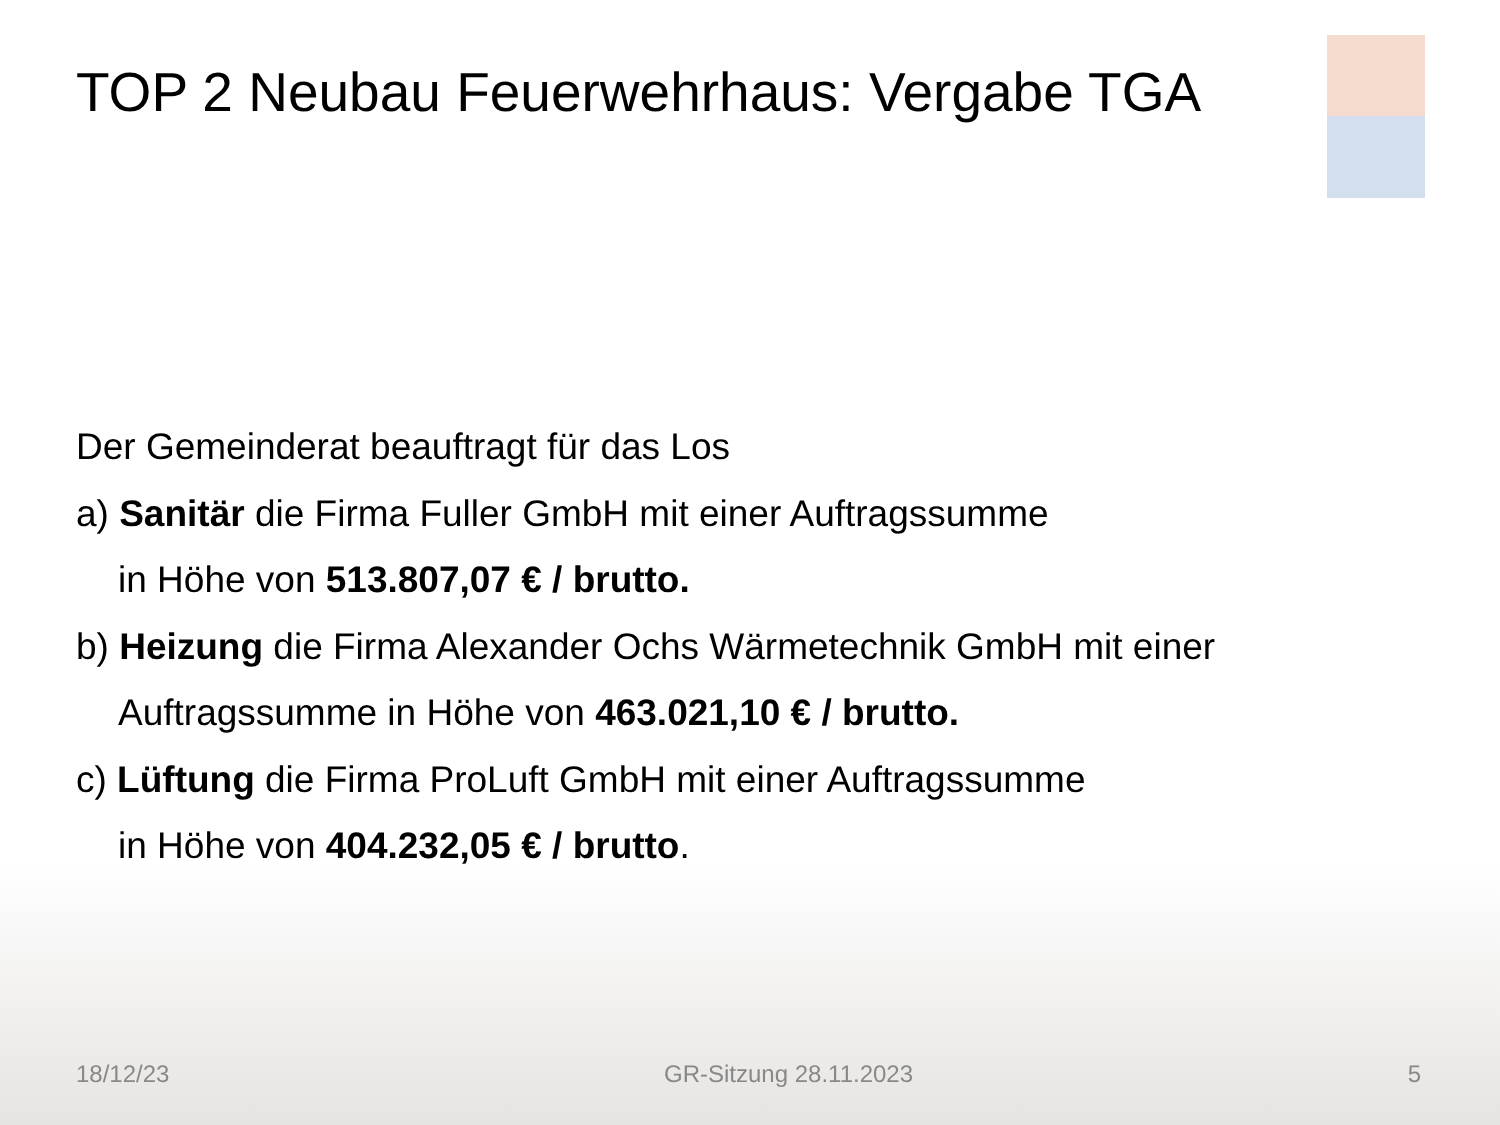TOP 2 Neubau Feuerwehrhaus: Vergabe TGA
Der Gemeinderat beauftragt für das Los
a) Sanitär die Firma Fuller GmbH mit einer Auftragssumme
in Höhe von 513.807,07 € / brutto.
b) Heizung die Firma Alexander Ochs Wärmetechnik GmbH mit einer
Auftragssumme in Höhe von 463.021,10 € / brutto.
c) Lüftung die Firma ProLuft GmbH mit einer Auftragssumme
in Höhe von 404.232,05 € / brutto.
18/12/23 GR-Sitzung 28.11.2023 5